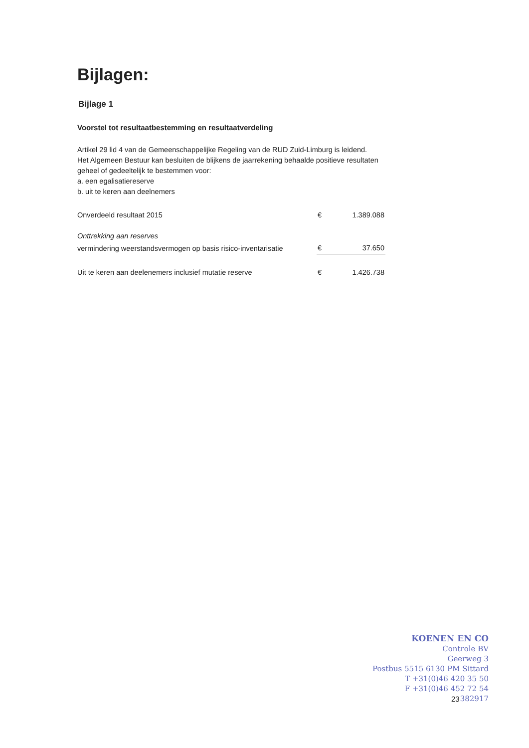Bijlagen:
Bijlage 1
Voorstel tot resultaatbestemming en resultaatverdeling
Artikel 29 lid 4 van de Gemeenschappelijke Regeling van de RUD Zuid-Limburg is leidend.
Het Algemeen Bestuur kan besluiten de blijkens de jaarrekening behaalde positieve resultaten geheel of gedeeltelijk te bestemmen voor:
a. een egalisatiereserve
b. uit te keren aan deelnemers
| Onverdeeld resultaat 2015 | € | 1.389.088 |
| Onttrekking aan reserves | | |
| vermindering weerstandsvermogen op basis risico-inventarisatie | € | 37.650 |
| Uit te keren aan deelenemers inclusief mutatie reserve | € | 1.426.738 |
KOENEN EN CO
Controle BV
Geerweg 3
Postbus 5515 6130 PM Sittard
T +31(0)46 420 35 50
F +31(0)46 452 72 54
382917
23